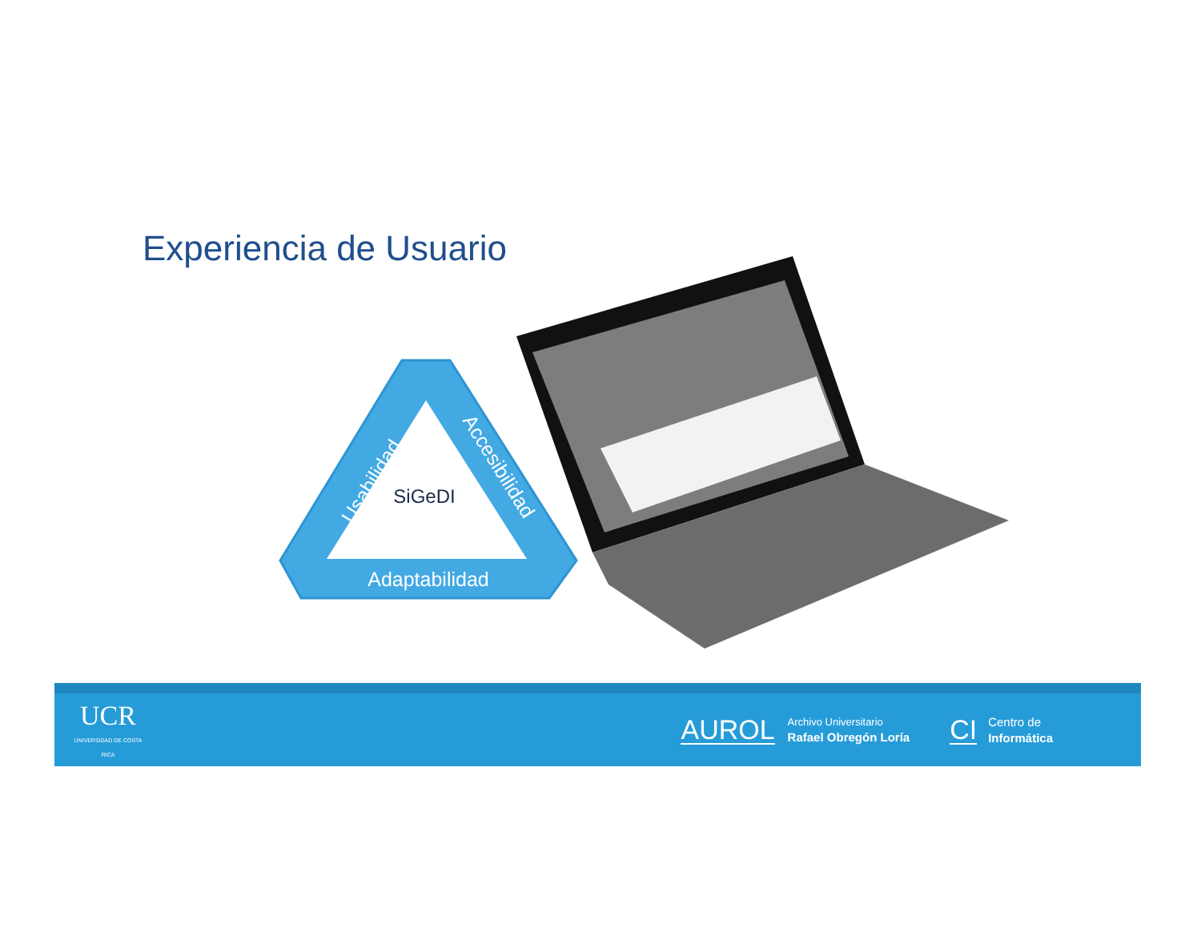Experiencia de Usuario
SiGeDI
Adaptabilidad
Usabilidad
Accesibilidad
UCR
UNIVERSIDAD DE COSTA RICA
AUROL
Archivo Universitario
Rafael Obregón Loría
CI
Centro de
Informática